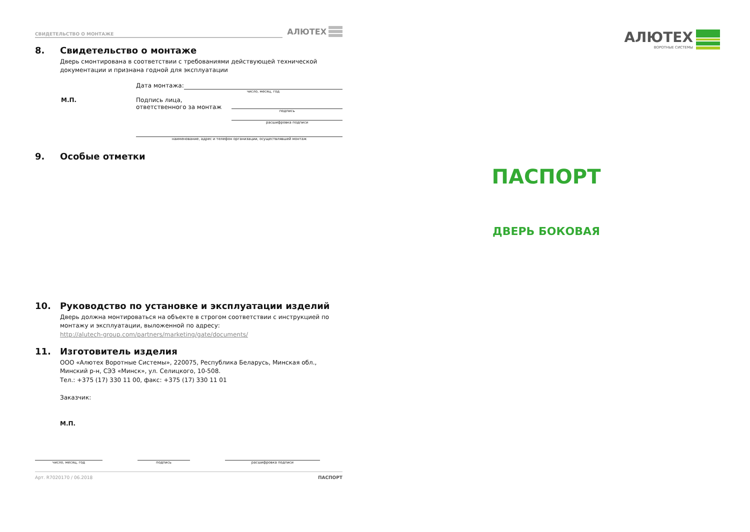СВИДЕТЕЛЬСТВО О МОНТАЖЕ
АЛЮТЕХ
8. Свидетельство о монтаже
Дверь смонтирована в соответствии с требованиями действующей технической документации и признана годной для эксплуатации
Дата монтажа:
число, месяц, год
М.П. Подпись лица,
ответственного за монтаж
подпись
расшифровка подписи
наименование, адрес и телефон организации, осуществлявшей монтаж
9. Особые отметки
10. Руководство по установке и эксплуатации изделий
Дверь должна монтироваться на объекте в строгом соответствии с инструкцией по монтажу и эксплуатации, выложенной по адресу:
http://alutech-group.com/partners/marketing/gate/documents/
11. Изготовитель изделия
ООО «Алютех Воротные Системы», 220075, Республика Беларусь, Минская обл., Минский р-н, СЭЗ «Минск», ул. Селицкого, 10-508.
Тел.: +375 (17) 330 11 00, факс: +375 (17) 330 11 01
Заказчик:
М.П.
число, месяц, год подпись расшифровка подписи
Арт. R7020170 / 06.2018 ПАСПОРТ
АЛЮТЕХ
ВОРОТНЫЕ СИСТЕМЫ
ПАСПОРТ
ДВЕРЬ БОКОВАЯ